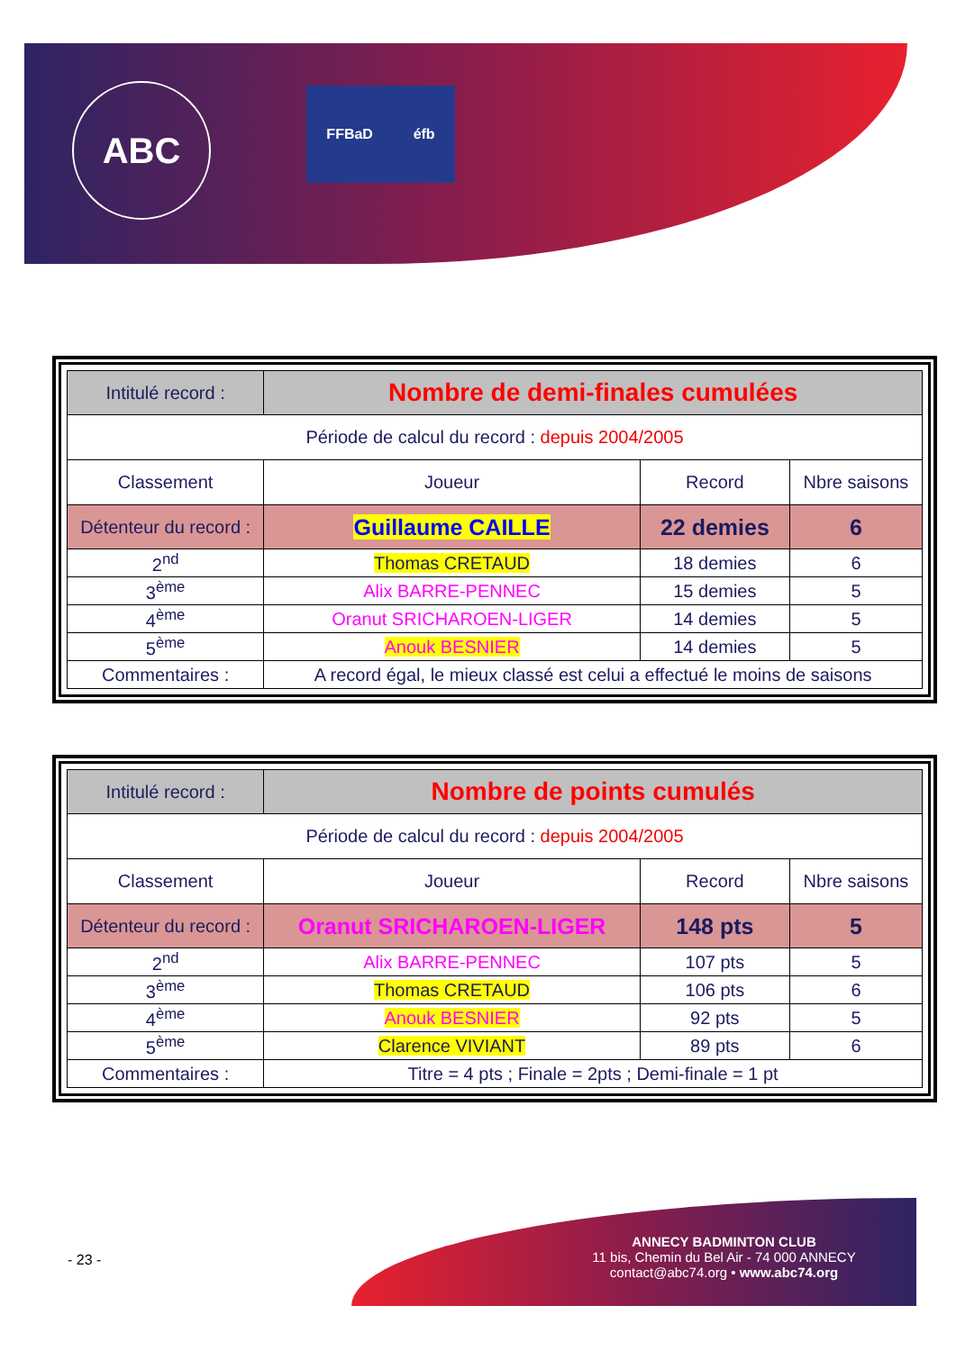ABC FFBaD éfb
| Intitulé record : | Nombre de demi-finales cumulées | | |
| Période de calcul du record : depuis 2004/2005 | | | |
| Classement | Joueur | Record | Nbre saisons |
| Détenteur du record : | Guillaume CAILLE | 22 demies | 6 |
| 2<sup>nd</sup> | Thomas CRETAUD | 18 demies | 6 |
| 3<sup>ème</sup> | Alix BARRE-PENNEC | 15 demies | 5 |
| 4<sup>ème</sup> | Oranut SRICHAROEN-LIGER | 14 demies | 5 |
| 5<sup>ème</sup> | Anouk BESNIER | 14 demies | 5 |
| Commentaires : | A record égal, le mieux classé est celui a effectué le moins de saisons | | |
| Intitulé record : | Nombre de points cumulés | | |
| Période de calcul du record : depuis 2004/2005 | | | |
| Classement | Joueur | Record | Nbre saisons |
| Détenteur du record : | Oranut SRICHAROEN-LIGER | 148 pts | 5 |
| 2<sup>nd</sup> | Alix BARRE-PENNEC | 107 pts | 5 |
| 3<sup>ème</sup> | Thomas CRETAUD | 106 pts | 6 |
| 4<sup>ème</sup> | Anouk BESNIER | 92 pts | 5 |
| 5<sup>ème</sup> | Clarence VIVIANT | 89 pts | 6 |
| Commentaires : | Titre = 4 pts ; Finale = 2pts ; Demi-finale = 1 pt | | |
- 23 -
ANNECY BADMINTON CLUB
11 bis, Chemin du Bel Air - 74 000 ANNECY
contact@abc74.org • www.abc74.org